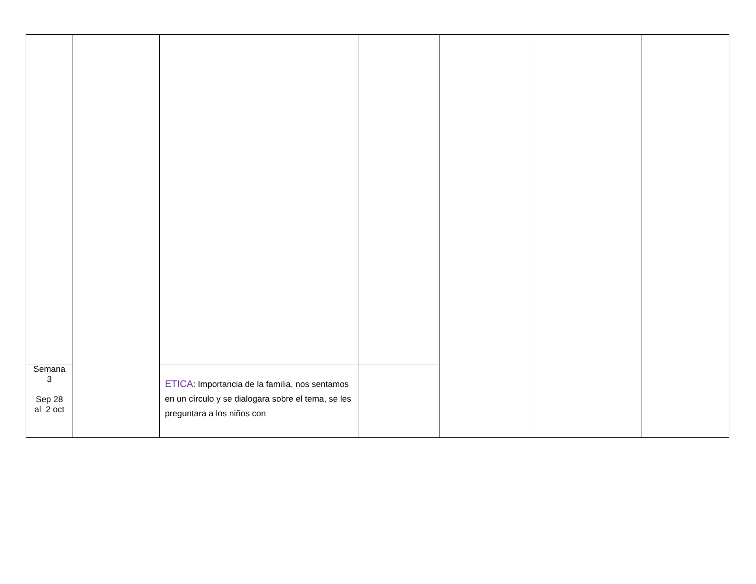| Semana 3 Sep 28 al 2 oct | | ETICA : Importancia de la familia, nos sentamos en un círculo y se dialogara sobre el tema, se les preguntara a los niños con | | | | |